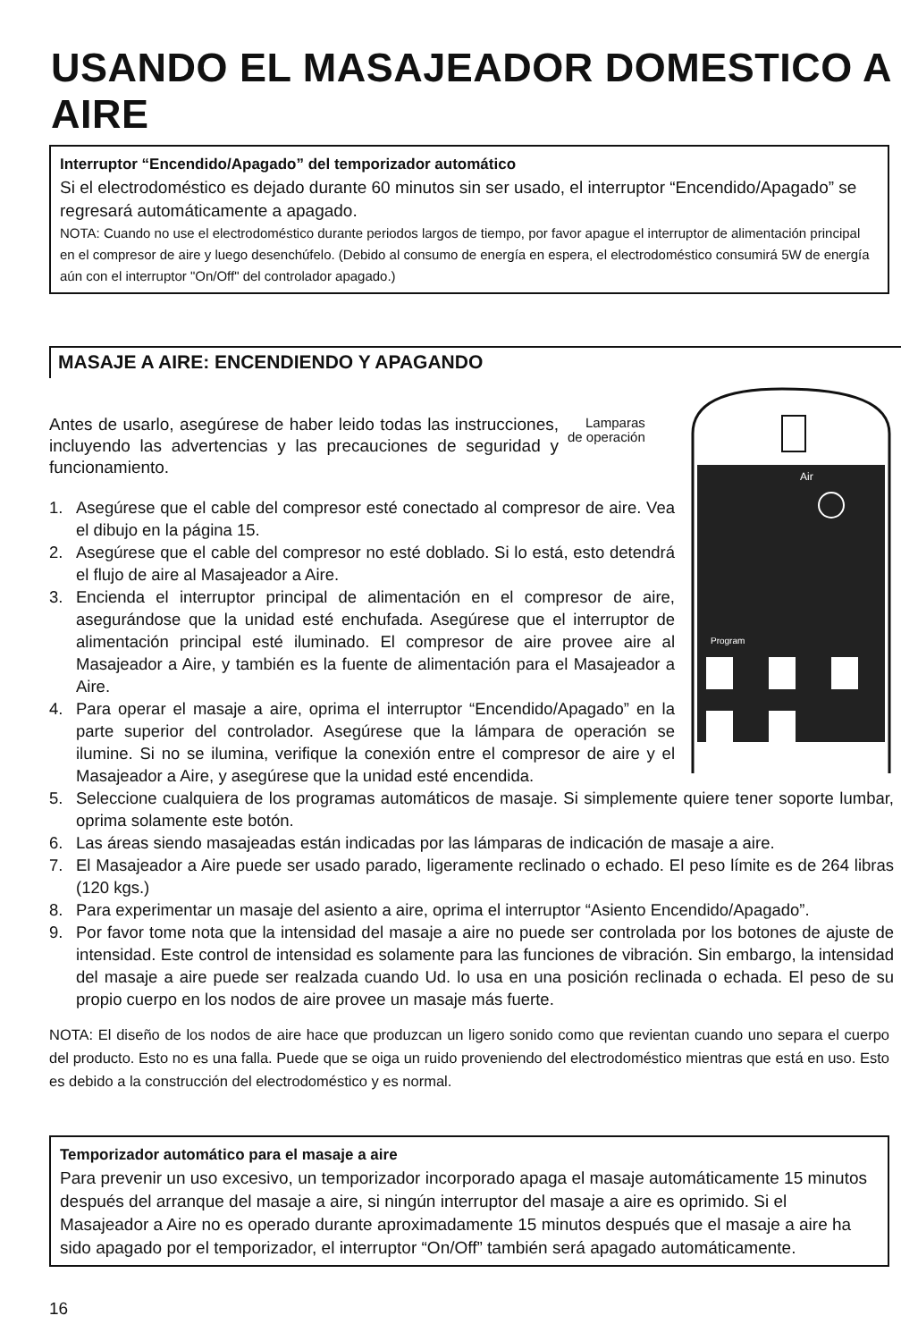USANDO EL MASAJEADOR DOMESTICO A AIRE
Interruptor “Encendido/Apagado” del temporizador automático
Si el electrodoméstico es dejado durante 60 minutos sin ser usado, el interruptor “Encendido/Apagado” se regresará automáticamente a apagado.
NOTA: Cuando no use el electrodoméstico durante periodos largos de tiempo, por favor apague el interruptor de alimentación principal en el compresor de aire y luego desenchúfelo. (Debido al consumo de energía en espera, el electrodoméstico consumirá 5W de energía aún con el interruptor "On/Off" del controlador apagado.)
MASAJE A AIRE: ENCENDIENDO Y APAGANDO
Antes de usarlo, asegúrese de haber leido todas las instrucciones, incluyendo las advertencias y las precauciones de seguridad y funcionamiento.
Lamparas
de operación
Air
Program
1. Asegúrese que el cable del compresor esté conectado al compresor de aire. Vea el dibujo en la página 15.
2. Asegúrese que el cable del compresor no esté doblado. Si lo está, esto detendrá el flujo de aire al Masajeador a Aire.
3. Encienda el interruptor principal de alimentación en el compresor de aire, asegurándose que la unidad esté enchufada. Asegúrese que el interruptor de alimentación principal esté iluminado. El compresor de aire provee aire al Masajeador a Aire, y también es la fuente de alimentación para el Masajeador a Aire.
4. Para operar el masaje a aire, oprima el interruptor “Encendido/Apagado” en la parte superior del controlador. Asegúrese que la lámpara de operación se ilumine. Si no se ilumina, verifique la conexión entre el compresor de aire y el Masajeador a Aire, y asegúrese que la unidad esté encendida.
5. Seleccione cualquiera de los programas automáticos de masaje. Si simplemente quiere tener soporte lumbar, oprima solamente este botón.
6. Las áreas siendo masajeadas están indicadas por las lámparas de indicación de masaje a aire.
7. El Masajeador a Aire puede ser usado parado, ligeramente reclinado o echado. El peso límite es de 264 libras (120 kgs.)
8. Para experimentar un masaje del asiento a aire, oprima el interruptor “Asiento Encendido/Apagado”.
9. Por favor tome nota que la intensidad del masaje a aire no puede ser controlada por los botones de ajuste de intensidad. Este control de intensidad es solamente para las funciones de vibración. Sin embargo, la intensidad del masaje a aire puede ser realzada cuando Ud. lo usa en una posición reclinada o echada. El peso de su propio cuerpo en los nodos de aire provee un masaje más fuerte.
NOTA: El diseño de los nodos de aire hace que produzcan un ligero sonido como que revientan cuando uno separa el cuerpo del producto. Esto no es una falla. Puede que se oiga un ruido proveniendo del electrodoméstico mientras que está en uso. Esto es debido a la construcción del electrodoméstico y es normal.
Temporizador automático para el masaje a aire
Para prevenir un uso excesivo, un temporizador incorporado apaga el masaje automáticamente 15 minutos después del arranque del masaje a aire, si ningún interruptor del masaje a aire es oprimido. Si el Masajeador a Aire no es operado durante aproximadamente 15 minutos después que el masaje a aire ha sido apagado por el temporizador, el interruptor “On/Off” también será apagado automáticamente.
16